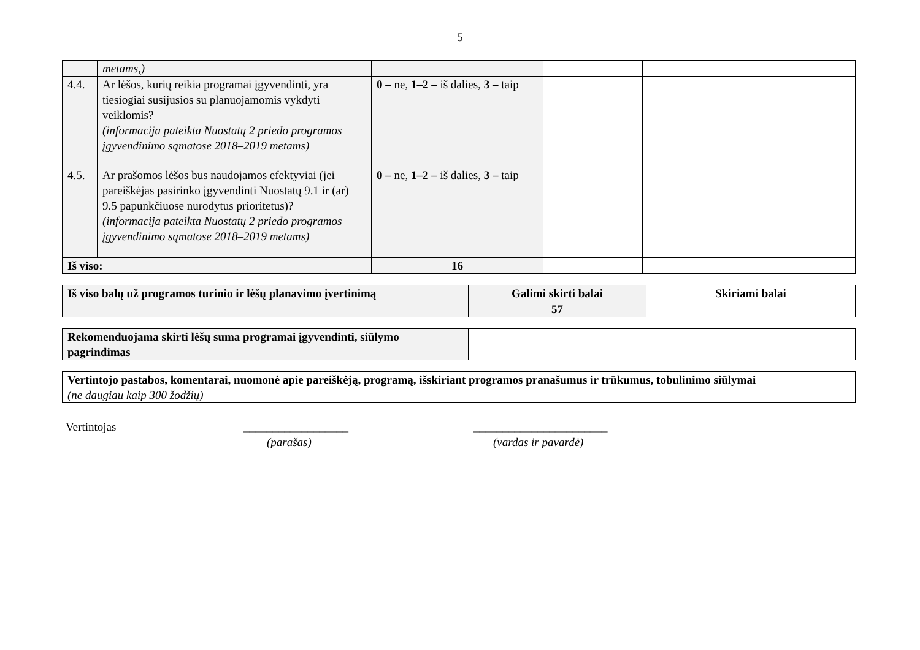5
| | metams,) | | | |
| 4.4. | Ar lėšos, kurių reikia programai įgyvendinti, yra tiesiogiai susijusios su planuojamomis vykdyti veiklomis? (informacija pateikta Nuostatų 2 priedo programos įgyvendinimo sąmatose 2018–2019 metams) | 0 – ne, 1–2 – iš dalies, 3 – taip | | |
| 4.5. | Ar prašomos lėšos bus naudojamos efektyviai (jei pareiškėjas pasirinko įgyvendinti Nuostatų 9.1 ir (ar) 9.5 papunkčiuose nurodytus prioritetus)? (informacija pateikta Nuostatų 2 priedo programos įgyvendinimo sąmatose 2018–2019 metams) | 0 – ne, 1–2 – iš dalies, 3 – taip | | |
| Iš viso: | | 16 | | |
| Iš viso balų už programos turinio ir lėšų planavimo įvertinimą | Galimi skirti balai | Skiriami balai |
| | 57 | |
| Rekomenduojama skirti lėšų suma programai įgyvendinti, siūlymo pagrindimas | |
| Vertintojo pastabos, komentarai, nuomonė apie pareiškėją, programą, išskiriant programos pranašumus ir trūkumus, tobulinimo siūlymai (ne daugiau kaip 300 žodžių) |
Vertintojas __________________
(parašas)
_______________________
(vardas ir pavardė)